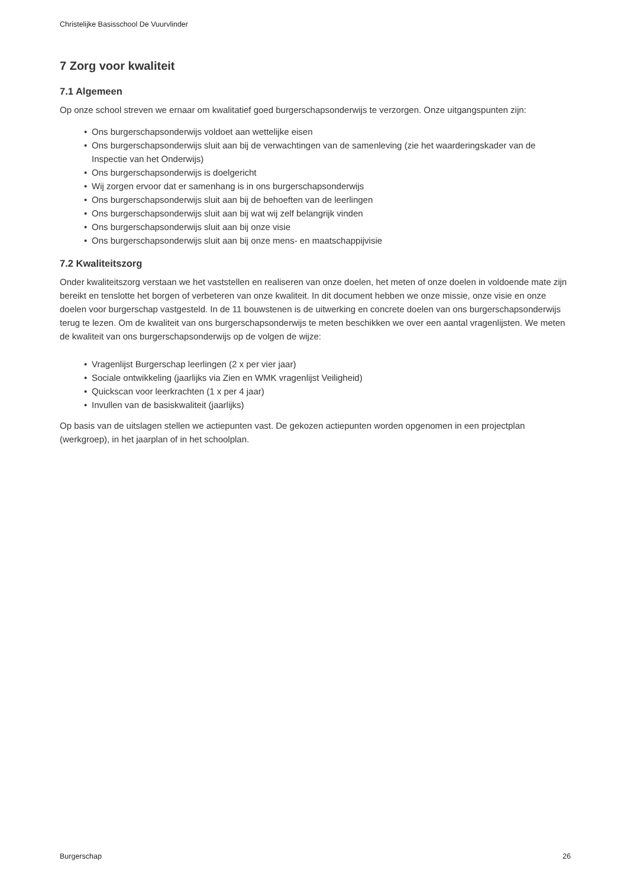Christelijke Basisschool De Vuurvlinder
7 Zorg voor kwaliteit
7.1 Algemeen
Op onze school streven we ernaar om kwalitatief goed burgerschapsonderwijs te verzorgen. Onze uitgangspunten zijn:
• Ons burgerschapsonderwijs voldoet aan wettelijke eisen
• Ons burgerschapsonderwijs sluit aan bij de verwachtingen van de samenleving (zie het waarderingskader van de Inspectie van het Onderwijs)
• Ons burgerschapsonderwijs is doelgericht
• Wij zorgen ervoor dat er samenhang is in ons burgerschapsonderwijs
• Ons burgerschapsonderwijs sluit aan bij de behoeften van de leerlingen
• Ons burgerschapsonderwijs sluit aan bij wat wij zelf belangrijk vinden
• Ons burgerschapsonderwijs sluit aan bij onze visie
• Ons burgerschapsonderwijs sluit aan bij onze mens- en maatschappijvisie
7.2 Kwaliteitszorg
Onder kwaliteitszorg verstaan we het vaststellen en realiseren van onze doelen, het meten of onze doelen in voldoende mate zijn bereikt en tenslotte het borgen of verbeteren van onze kwaliteit. In dit document hebben we onze missie, onze visie en onze doelen voor burgerschap vastgesteld. In de 11 bouwstenen is de uitwerking en concrete doelen van ons burgerschapsonderwijs terug te lezen. Om de kwaliteit van ons burgerschapsonderwijs te meten beschikken we over een aantal vragenlijsten. We meten de kwaliteit van ons burgerschapsonderwijs op de volgen de wijze:
• Vragenlijst Burgerschap leerlingen (2 x per vier jaar)
• Sociale ontwikkeling (jaarlijks via Zien en WMK vragenlijst Veiligheid)
• Quickscan voor leerkrachten (1 x per 4 jaar)
• Invullen van de basiskwaliteit (jaarlijks)
Op basis van de uitslagen stellen we actiepunten vast. De gekozen actiepunten worden opgenomen in een projectplan (werkgroep), in het jaarplan of in het schoolplan.
Burgerschap 26